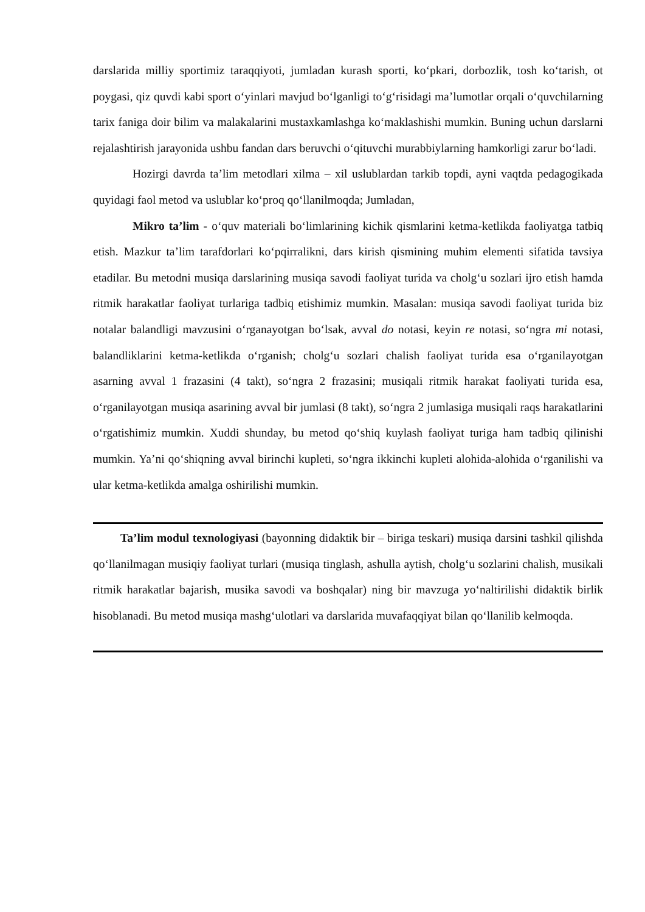darslarida milliy sportimiz taraqqiyoti, jumladan kurash sporti, ko‘pkari, dorbozlik, tosh ko‘tarish, ot poygasi, qiz quvdi kabi sport o‘yinlari mavjud bo‘lganligi to‘g‘risidagi ma’lumotlar orqali o‘quvchilarning tarix faniga doir bilim va malakalarini mustaxkamlashga ko‘maklashishi mumkin. Buning uchun darslarni rejalashtirish jarayonida ushbu fandan dars beruvchi o‘qituvchi murabbiylarning hamkorligi zarur bo‘ladi.
Hozirgi davrda ta’lim metodlari xilma – xil uslublardan tarkib topdi, ayni vaqtda pedagogikada quyidagi faol metod va uslublar ko‘proq qo‘llanilmoqda; Jumladan,
Mikro ta’lim - o‘quv materiali bo‘limlarining kichik qismlarini ketma-ketlikda faoliyatga tatbiq etish. Mazkur ta’lim tarafdorlari ko‘pqirralikni, dars kirish qismining muhim elementi sifatida tavsiya etadilar. Bu metodni musiqa darslarining musiqa savodi faoliyat turida va cholg‘u sozlari ijro etish hamda ritmik harakatlar faoliyat turlariga tadbiq etishimiz mumkin. Masalan: musiqa savodi faoliyat turida biz notalar balandligi mavzusini o‘rganayotgan bo‘lsak, avval do notasi, keyin re notasi, so‘ngra mi notasi, balandliklarini ketma-ketlikda o‘rganish; cholg‘u sozlari chalish faoliyat turida esa o‘rganilayotgan asarning avval 1 frazasini (4 takt), so‘ngra 2 frazasini; musiqali ritmik harakat faoliyati turida esa, o‘rganilayotgan musiqa asarining avval bir jumlasi (8 takt), so‘ngra 2 jumlasiga musiqali raqs harakatlarini o‘rgatishimiz mumkin. Xuddi shunday, bu metod qo‘shiq kuylash faoliyat turiga ham tadbiq qilinishi mumkin. Ya’ni qo‘shiqning avval birinchi kupleti, so‘ngra ikkinchi kupleti alohida-alohida o‘rganilishi va ular ketma-ketlikda amalga oshirilishi mumkin.
Ta’lim modul texnologiyasi (bayonning didaktik bir – biriga teskari) musiqa darsini tashkil qilishda qo‘llanilmagan musiqiy faoliyat turlari (musiqa tinglash, ashulla aytish, cholg‘u sozlarini chalish, musikali ritmik harakatlar bajarish, musika savodi va boshqalar) ning bir mavzuga yo‘naltirilishi didaktik birlik hisoblanadi. Bu metod musiqa mashg‘ulotlari va darslarida muvafaqqiyat bilan qo‘llanilib kelmoqda.